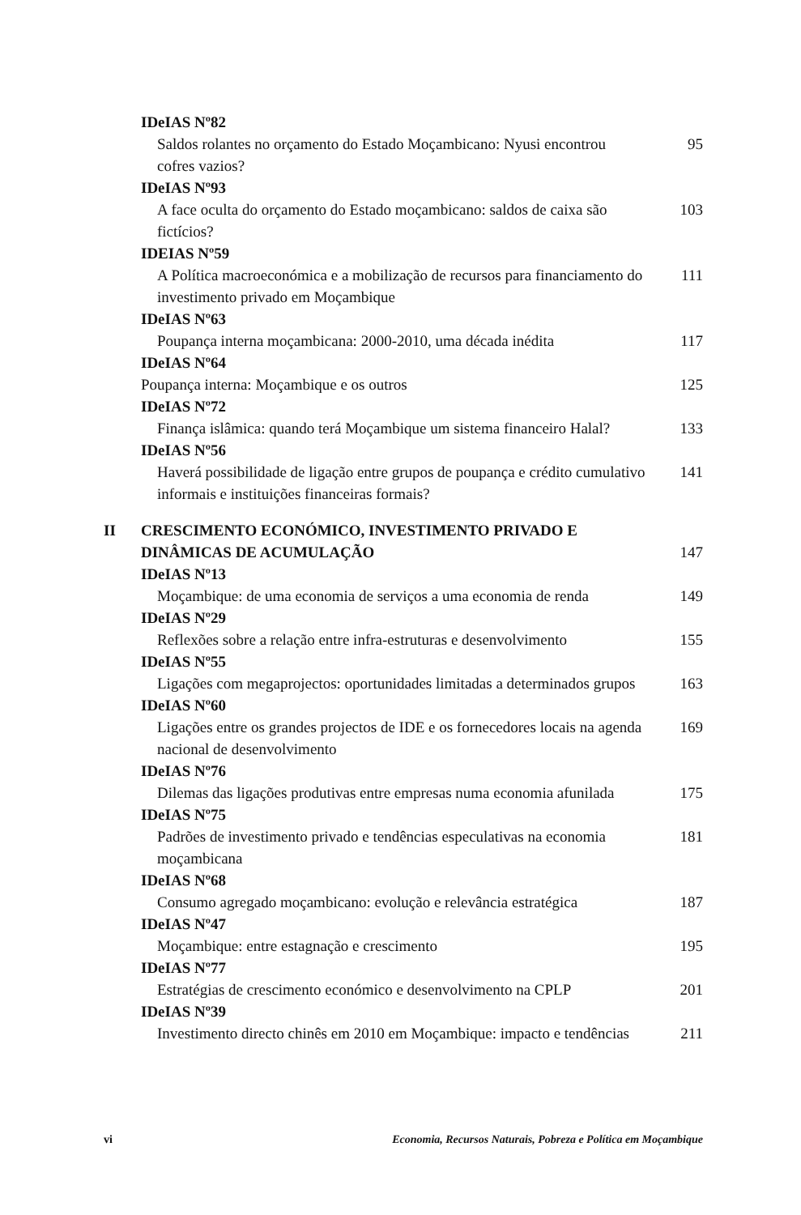IDeIAS Nº82
Saldos rolantes no orçamento do Estado Moçambicano: Nyusi encontrou cofres vazios? 95
IDeIAS Nº93
A face oculta do orçamento do Estado moçambicano: saldos de caixa são fictícios? 103
IDEIAS Nº59
A Política macroeconómica e a mobilização de recursos para financiamento do investimento privado em Moçambique 111
IDeIAS Nº63
Poupança interna moçambicana: 2000-2010, uma década inédita 117
IDeIAS Nº64
Poupança interna: Moçambique e os outros 125
IDeIAS Nº72
Finança islâmica: quando terá Moçambique um sistema financeiro Halal? 133
IDeIAS Nº56
Haverá possibilidade de ligação entre grupos de poupança e crédito cumulativo informais e instituições financeiras formais? 141
II CRESCIMENTO ECONÓMICO, INVESTIMENTO PRIVADO E DINÂMICAS DE ACUMULAÇÃO 147
IDeIAS Nº13
Moçambique: de uma economia de serviços a uma economia de renda 149
IDeIAS Nº29
Reflexões sobre a relação entre infra-estruturas e desenvolvimento 155
IDeIAS Nº55
Ligações com megaprojectos: oportunidades limitadas a determinados grupos 163
IDeIAS Nº60
Ligações entre os grandes projectos de IDE e os fornecedores locais na agenda nacional de desenvolvimento 169
IDeIAS Nº76
Dilemas das ligações produtivas entre empresas numa economia afunilada 175
IDeIAS Nº75
Padrões de investimento privado e tendências especulativas na economia moçambicana 181
IDeIAS Nº68
Consumo agregado moçambicano: evolução e relevância estratégica 187
IDeIAS Nº47
Moçambique: entre estagnação e crescimento 195
IDeIAS Nº77
Estratégias de crescimento económico e desenvolvimento na CPLP 201
IDeIAS Nº39
Investimento directo chinês em 2010 em Moçambique: impacto e tendências 211
vi Economia, Recursos Naturais, Pobreza e Política em Moçambique